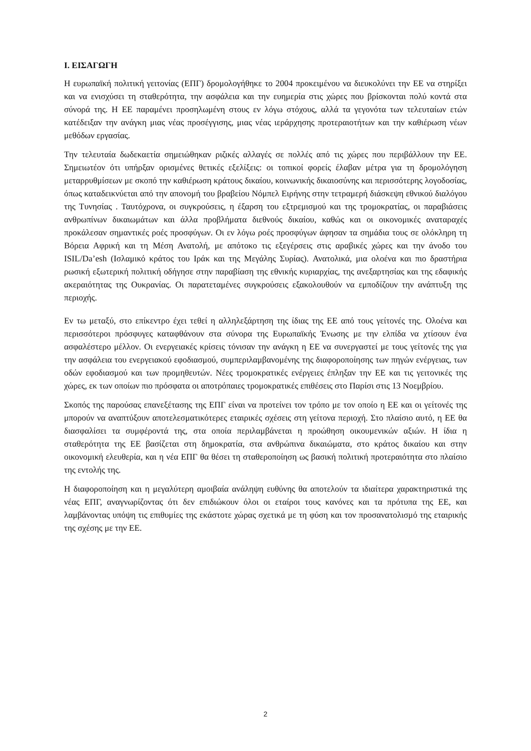I. ΕΙΣΑΓΩΓΗ
Η ευρωπαϊκή πολιτική γειτονίας (ΕΠΓ) δρομολογήθηκε το 2004 προκειμένου να διευκολύνει την ΕΕ να στηρίξει και να ενισχύσει τη σταθερότητα, την ασφάλεια και την ευημερία στις χώρες που βρίσκονται πολύ κοντά στα σύνορά της. Η ΕΕ παραμένει προσηλωμένη στους εν λόγω στόχους, αλλά τα γεγονότα των τελευταίων ετών κατέδειξαν την ανάγκη μιας νέας προσέγγισης, μιας νέας ιεράρχησης προτεραιοτήτων και την καθιέρωση νέων μεθόδων εργασίας.
Την τελευταία δωδεκαετία σημειώθηκαν ριζικές αλλαγές σε πολλές από τις χώρες που περιβάλλουν την ΕΕ. Σημειωτέον ότι υπήρξαν ορισμένες θετικές εξελίξεις: οι τοπικοί φορείς έλαβαν μέτρα για τη δρομολόγηση μεταρρυθμίσεων με σκοπό την καθιέρωση κράτους δικαίου, κοινωνικής δικαιοσύνης και περισσότερης λογοδοσίας, όπως καταδεικνύεται από την απονομή του βραβείου Νόμπελ Ειρήνης στην τετραμερή διάσκεψη εθνικού διαλόγου της Τυνησίας . Ταυτόχρονα, οι συγκρούσεις, η έξαρση του εξτρεμισμού και της τρομοκρατίας, οι παραβιάσεις ανθρωπίνων δικαιωμάτων και άλλα προβλήματα διεθνούς δικαίου, καθώς και οι οικονομικές αναταραχές προκάλεσαν σημαντικές ροές προσφύγων. Οι εν λόγω ροές προσφύγων άφησαν τα σημάδια τους σε ολόκληρη τη Βόρεια Αφρική και τη Μέση Ανατολή, με απότοκο τις εξεγέρσεις στις αραβικές χώρες και την άνοδο του ISIL/Da’esh (Ισλαμικό κράτος του Ιράκ και της Μεγάλης Συρίας). Ανατολικά, μια ολοένα και πιο δραστήρια ρωσική εξωτερική πολιτική οδήγησε στην παραβίαση της εθνικής κυριαρχίας, της ανεξαρτησίας και της εδαφικής ακεραιότητας της Ουκρανίας. Οι παρατεταμένες συγκρούσεις εξακολουθούν να εμποδίζουν την ανάπτυξη της περιοχής.
Εν τω μεταξύ, στο επίκεντρο έχει τεθεί η αλληλεξάρτηση της ίδιας της ΕΕ από τους γείτονές της. Ολοένα και περισσότεροι πρόσφυγες καταφθάνουν στα σύνορα της Ευρωπαϊκής Ένωσης με την ελπίδα να χτίσουν ένα ασφαλέστερο μέλλον. Οι ενεργειακές κρίσεις τόνισαν την ανάγκη η ΕΕ να συνεργαστεί με τους γείτονές της για την ασφάλεια του ενεργειακού εφοδιασμού, συμπεριλαμβανομένης της διαφοροποίησης των πηγών ενέργειας, των οδών εφοδιασμού και των προμηθευτών. Νέες τρομοκρατικές ενέργειες έπληξαν την ΕΕ και τις γειτονικές της χώρες, εκ των οποίων πιο πρόσφατα οι αποτρόπαιες τρομοκρατικές επιθέσεις στο Παρίσι στις 13 Νοεμβρίου.
Σκοπός της παρούσας επανεξέτασης της ΕΠΓ είναι να προτείνει τον τρόπο με τον οποίο η ΕΕ και οι γείτονές της μπορούν να αναπτύξουν αποτελεσματικότερες εταιρικές σχέσεις στη γείτονα περιοχή. Στο πλαίσιο αυτό, η ΕΕ θα διασφαλίσει τα συμφέροντά της, στα οποία περιλαμβάνεται η προώθηση οικουμενικών αξιών. Η ίδια η σταθερότητα της ΕΕ βασίζεται στη δημοκρατία, στα ανθρώπινα δικαιώματα, στο κράτος δικαίου και στην οικονομική ελευθερία, και η νέα ΕΠΓ θα θέσει τη σταθεροποίηση ως βασική πολιτική προτεραιότητα στο πλαίσιο της εντολής της.
Η διαφοροποίηση και η μεγαλύτερη αμοιβαία ανάληψη ευθύνης θα αποτελούν τα ιδιαίτερα χαρακτηριστικά της νέας ΕΠΓ, αναγνωρίζοντας ότι δεν επιδιώκουν όλοι οι εταίροι τους κανόνες και τα πρότυπα της ΕΕ, και λαμβάνοντας υπόψη τις επιθυμίες της εκάστοτε χώρας σχετικά με τη φύση και τον προσανατολισμό της εταιρικής της σχέσης με την ΕΕ.
2